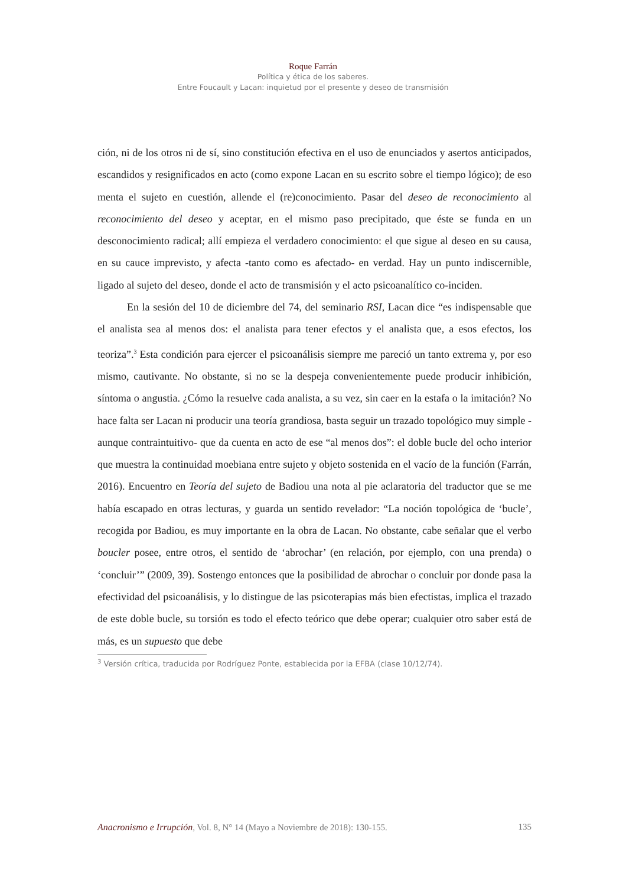Roque Farrán
Política y ética de los saberes.
Entre Foucault y Lacan: inquietud por el presente y deseo de transmisión
ción, ni de los otros ni de sí, sino constitución efectiva en el uso de enunciados y asertos anticipados, escandidos y resignificados en acto (como expone Lacan en su escrito sobre el tiempo lógico); de eso menta el sujeto en cuestión, allende el (re)conocimiento. Pasar del deseo de reconocimiento al reconocimiento del deseo y aceptar, en el mismo paso precipitado, que éste se funda en un desconocimiento radical; allí empieza el verdadero conocimiento: el que sigue al deseo en su causa, en su cauce imprevisto, y afecta -tanto como es afectado- en verdad. Hay un punto indiscernible, ligado al sujeto del deseo, donde el acto de transmisión y el acto psicoanalítico co-inciden.
En la sesión del 10 de diciembre del 74, del seminario RSI, Lacan dice “es indispensable que el analista sea al menos dos: el analista para tener efectos y el analista que, a esos efectos, los teoriza”.<sup>3</sup> Esta condición para ejercer el psicoanálisis siempre me pareció un tanto extrema y, por eso mismo, cautivante. No obstante, si no se la despeja convenientemente puede producir inhibición, síntoma o angustia. ¿Cómo la resuelve cada analista, a su vez, sin caer en la estafa o la imitación? No hace falta ser Lacan ni producir una teoría grandiosa, basta seguir un trazado topológico muy simple -aunque contraintuitivo- que da cuenta en acto de ese “al menos dos”: el doble bucle del ocho interior que muestra la continuidad moebiana entre sujeto y objeto sostenida en el vacío de la función (Farrán, 2016). Encuentro en Teoría del sujeto de Badiou una nota al pie aclaratoria del traductor que se me había escapado en otras lecturas, y guarda un sentido revelador: “La noción topológica de ‘bucle’, recogida por Badiou, es muy importante en la obra de Lacan. No obstante, cabe señalar que el verbo boucler posee, entre otros, el sentido de ‘abrochar’ (en relación, por ejemplo, con una prenda) o ‘concluir’” (2009, 39). Sostengo entonces que la posibilidad de abrochar o concluir por donde pasa la efectividad del psicoanálisis, y lo distingue de las psicoterapias más bien efectistas, implica el trazado de este doble bucle, su torsión es todo el efecto teórico que debe operar; cualquier otro saber está de más, es un supuesto que debe
<sup>3</sup> Versión crítica, traducida por Rodríguez Ponte, establecida por la EFBA (clase 10/12/74).
Anacronismo e Irrupción, Vol. 8, N° 14 (Mayo a Noviembre de 2018): 130-155. 135